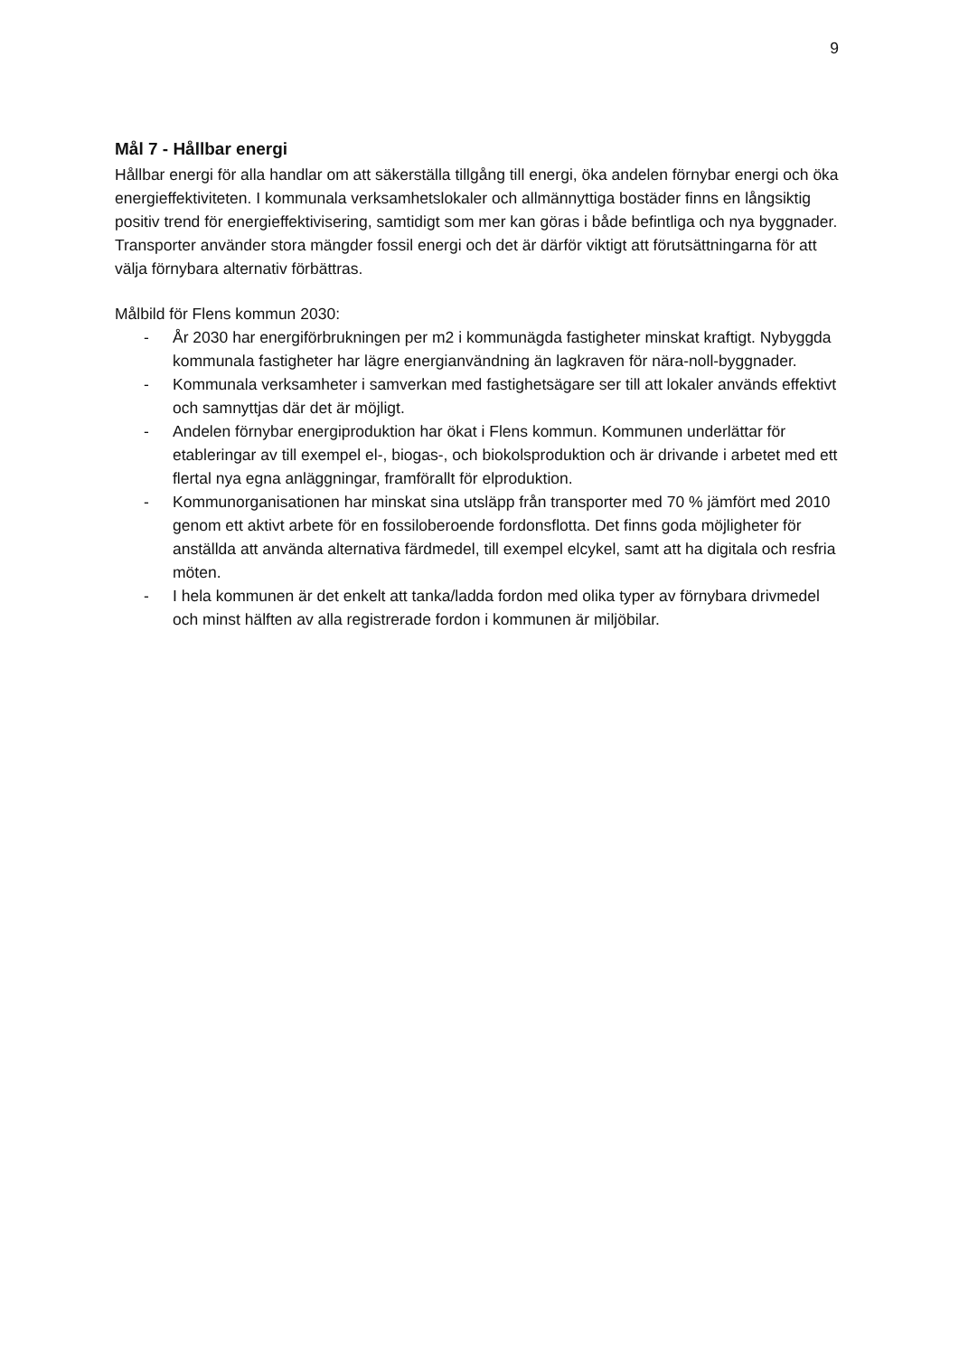9
Mål 7 - Hållbar energi
Hållbar energi för alla handlar om att säkerställa tillgång till energi, öka andelen förnybar energi och öka energieffektiviteten. I kommunala verksamhetslokaler och allmännyttiga bostäder finns en långsiktig positiv trend för energieffektivisering, samtidigt som mer kan göras i både befintliga och nya byggnader. Transporter använder stora mängder fossil energi och det är därför viktigt att förutsättningarna för att välja förnybara alternativ förbättras.
Målbild för Flens kommun 2030:
- År 2030 har energiförbrukningen per m2 i kommunägda fastigheter minskat kraftigt. Nybyggda kommunala fastigheter har lägre energianvändning än lagkraven för nära-noll-byggnader.
- Kommunala verksamheter i samverkan med fastighetsägare ser till att lokaler används effektivt och samnyttjas där det är möjligt.
- Andelen förnybar energiproduktion har ökat i Flens kommun. Kommunen underlättar för etableringar av till exempel el-, biogas-, och biokolsproduktion och är drivande i arbetet med ett flertal nya egna anläggningar, framförallt för elproduktion.
- Kommunorganisationen har minskat sina utsläpp från transporter med 70 % jämfört med 2010 genom ett aktivt arbete för en fossiloberoende fordonsflotta. Det finns goda möjligheter för anställda att använda alternativa färdmedel, till exempel elcykel, samt att ha digitala och resfria möten.
- I hela kommunen är det enkelt att tanka/ladda fordon med olika typer av förnybara drivmedel och minst hälften av alla registrerade fordon i kommunen är miljöbilar.